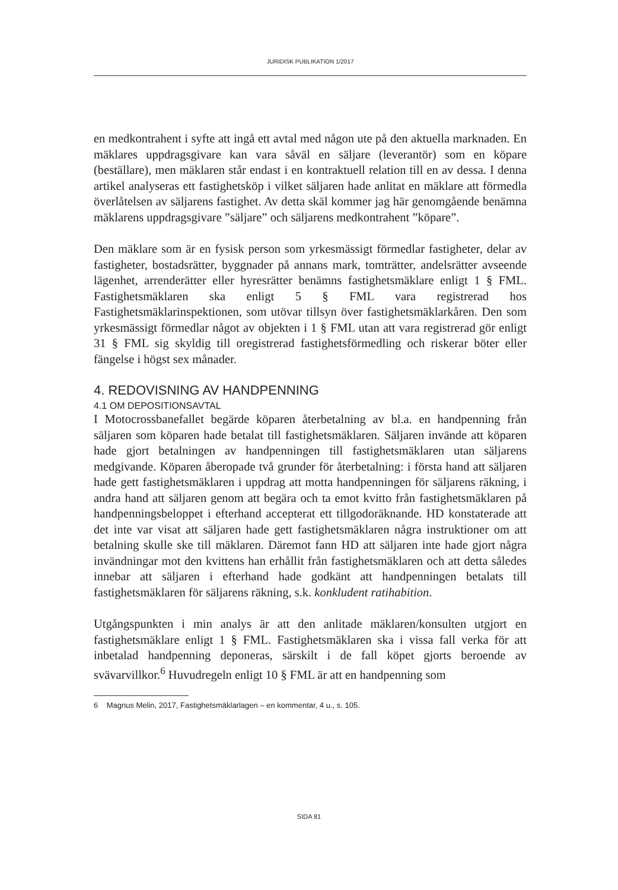JURIDISK PUBLIKATION 1/2017
en medkontrahent i syfte att ingå ett avtal med någon ute på den aktuella marknaden. En mäklares uppdragsgivare kan vara såväl en säljare (leverantör) som en köpare (beställare), men mäklaren står endast i en kontraktuell relation till en av dessa. I denna artikel analyseras ett fastighetsköp i vilket säljaren hade anlitat en mäklare att förmedla överlåtelsen av säljarens fastighet. Av detta skäl kommer jag här genomgående benämna mäklarens uppdragsgivare ”säljare” och säljarens medkontrahent ”köpare”.
Den mäklare som är en fysisk person som yrkesmässigt förmedlar fastigheter, delar av fastigheter, bostadsrätter, byggnader på annans mark, tomträtter, andelsrätter avseende lägenhet, arrenderätter eller hyresrätter benämns fastighetsmäklare enligt 1 § FML. Fastighetsmäklaren ska enligt 5 § FML vara registrerad hos Fastighetsmäklarinspektionen, som utövar tillsyn över fastighetsmäklarkåren. Den som yrkesmässigt förmedlar något av objekten i 1 § FML utan att vara registrerad gör enligt 31 § FML sig skyldig till oregistrerad fastighetsförmedling och riskerar böter eller fängelse i högst sex månader.
4. REDOVISNING AV HANDPENNING
4.1 OM DEPOSITIONSAVTAL
I Motocrossbanefallet begärde köparen återbetalning av bl.a. en handpenning från säljaren som köparen hade betalat till fastighetsmäklaren. Säljaren invände att köparen hade gjort betalningen av handpenningen till fastighetsmäklaren utan säljarens medgivande. Köparen åberopade två grunder för återbetalning: i första hand att säljaren hade gett fastighetsmäklaren i uppdrag att motta handpenningen för säljarens räkning, i andra hand att säljaren genom att begära och ta emot kvitto från fastighetsmäklaren på handpenningsbeloppet i efterhand accepterat ett tillgodoräknande. HD konstaterade att det inte var visat att säljaren hade gett fastighetsmäklaren några instruktioner om att betalning skulle ske till mäklaren. Däremot fann HD att säljaren inte hade gjort några invändningar mot den kvittens han erhållit från fastighetsmäklaren och att detta således innebar att säljaren i efterhand hade godkänt att handpenningen betalats till fastighetsmäklaren för säljarens räkning, s.k. konkludent ratihabition.
Utgångspunkten i min analys är att den anlitade mäklaren/konsulten utgjort en fastighetsmäklare enligt 1 § FML. Fastighetsmäklaren ska i vissa fall verka för att inbetalad handpenning deponeras, särskilt i de fall köpet gjorts beroende av svävarvillkor.<sup>6</sup> Huvudregeln enligt 10 § FML är att en handpenning som
6 Magnus Melin, 2017, Fastighetsmäklarlagen – en kommentar, 4 u., s. 105.
SIDA 81